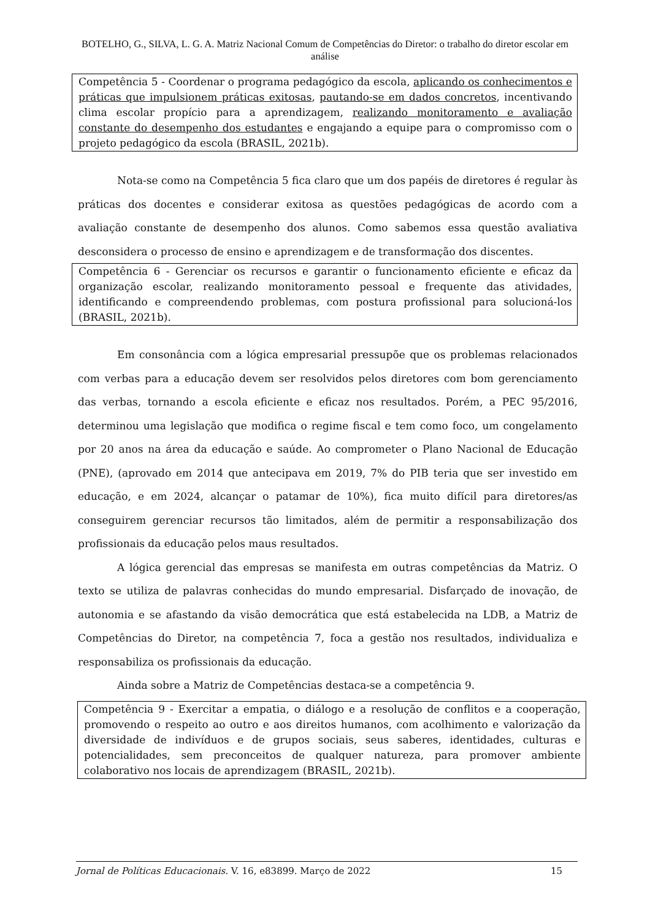BOTELHO, G., SILVA, L. G. A. Matriz Nacional Comum de Competências do Diretor: o trabalho do diretor escolar em análise
Competência 5 - Coordenar o programa pedagógico da escola, aplicando os conhecimentos e práticas que impulsionem práticas exitosas, pautando-se em dados concretos, incentivando clima escolar propício para a aprendizagem, realizando monitoramento e avaliação constante do desempenho dos estudantes e engajando a equipe para o compromisso com o projeto pedagógico da escola (BRASIL, 2021b).
Nota-se como na Competência 5 fica claro que um dos papéis de diretores é regular às práticas dos docentes e considerar exitosa as questões pedagógicas de acordo com a avaliação constante de desempenho dos alunos. Como sabemos essa questão avaliativa desconsidera o processo de ensino e aprendizagem e de transformação dos discentes.
Competência 6 - Gerenciar os recursos e garantir o funcionamento eficiente e eficaz da organização escolar, realizando monitoramento pessoal e frequente das atividades, identificando e compreendendo problemas, com postura profissional para solucioná-los (BRASIL, 2021b).
Em consonância com a lógica empresarial pressupõe que os problemas relacionados com verbas para a educação devem ser resolvidos pelos diretores com bom gerenciamento das verbas, tornando a escola eficiente e eficaz nos resultados. Porém, a PEC 95/2016, determinou uma legislação que modifica o regime fiscal e tem como foco, um congelamento por 20 anos na área da educação e saúde. Ao comprometer o Plano Nacional de Educação (PNE), (aprovado em 2014 que antecipava em 2019, 7% do PIB teria que ser investido em educação, e em 2024, alcançar o patamar de 10%), fica muito difícil para diretores/as conseguirem gerenciar recursos tão limitados, além de permitir a responsabilização dos profissionais da educação pelos maus resultados.
A lógica gerencial das empresas se manifesta em outras competências da Matriz. O texto se utiliza de palavras conhecidas do mundo empresarial. Disfarçado de inovação, de autonomia e se afastando da visão democrática que está estabelecida na LDB, a Matriz de Competências do Diretor, na competência 7, foca a gestão nos resultados, individualiza e responsabiliza os profissionais da educação.
Ainda sobre a Matriz de Competências destaca-se a competência 9.
Competência 9 - Exercitar a empatia, o diálogo e a resolução de conflitos e a cooperação, promovendo o respeito ao outro e aos direitos humanos, com acolhimento e valorização da diversidade de indivíduos e de grupos sociais, seus saberes, identidades, culturas e potencialidades, sem preconceitos de qualquer natureza, para promover ambiente colaborativo nos locais de aprendizagem (BRASIL, 2021b).
Jornal de Políticas Educacionais. V. 16, e83899. Março de 2022 15